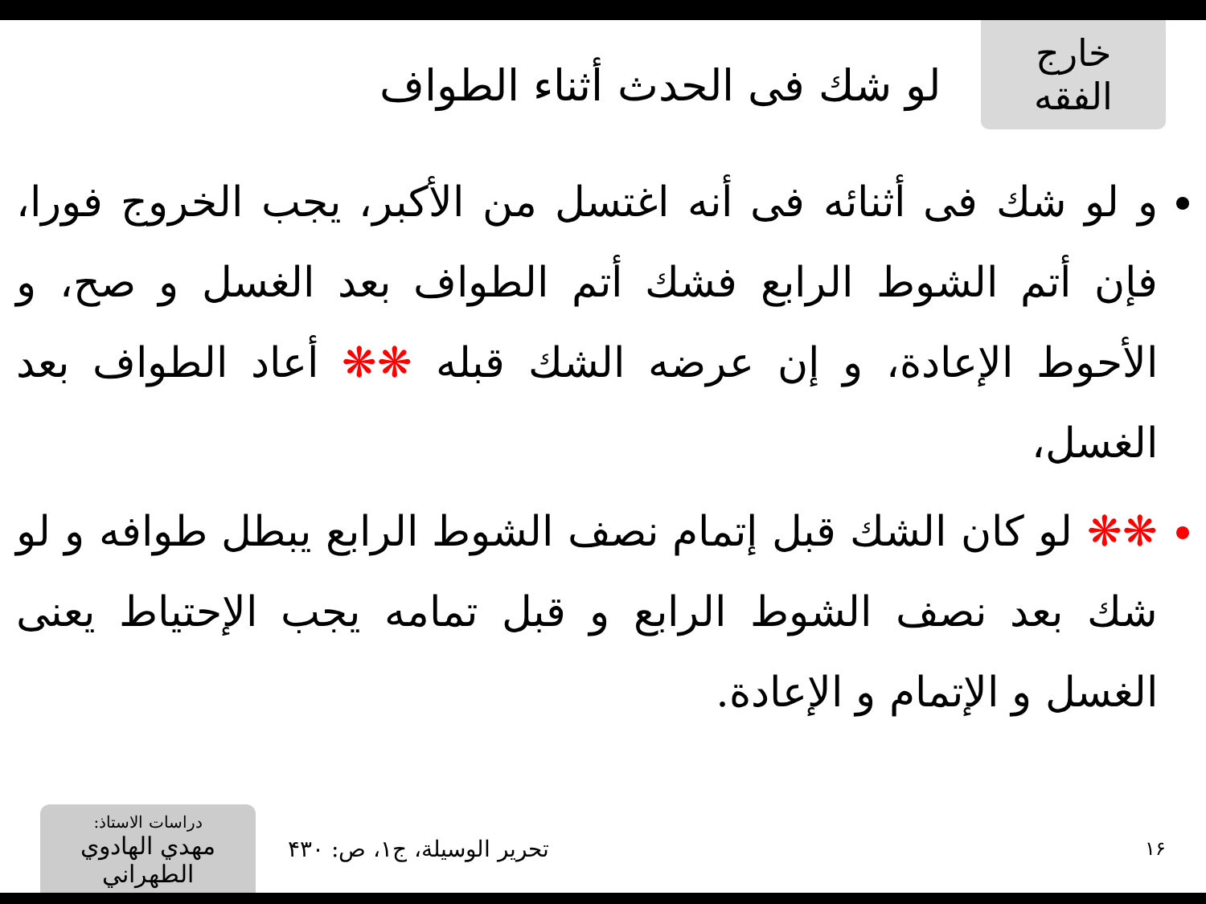خارج الفقه
لو شك فى الحدث أثناء الطواف
و لو شك فى أثنائه فى أنه اغتسل من الأكبر، يجب الخروج فورا، فإن أتم الشوط الرابع فشك أتم الطواف بعد الغسل و صح، و الأحوط الإعادة، و إن عرضه الشك قبله ❋❋ أعاد الطواف بعد الغسل،
❋❋ لو كان الشك قبل إتمام نصف الشوط الرابع يبطل طوافه و لو شك بعد نصف الشوط الرابع و قبل تمامه يجب الإحتياط يعنى الغسل و الإتمام و الإعادة.
١۶
تحرير الوسيلة، ج١، ص: ۴٣٠
دراسات الاستاذ:
مهدي الهادوي الطهراني